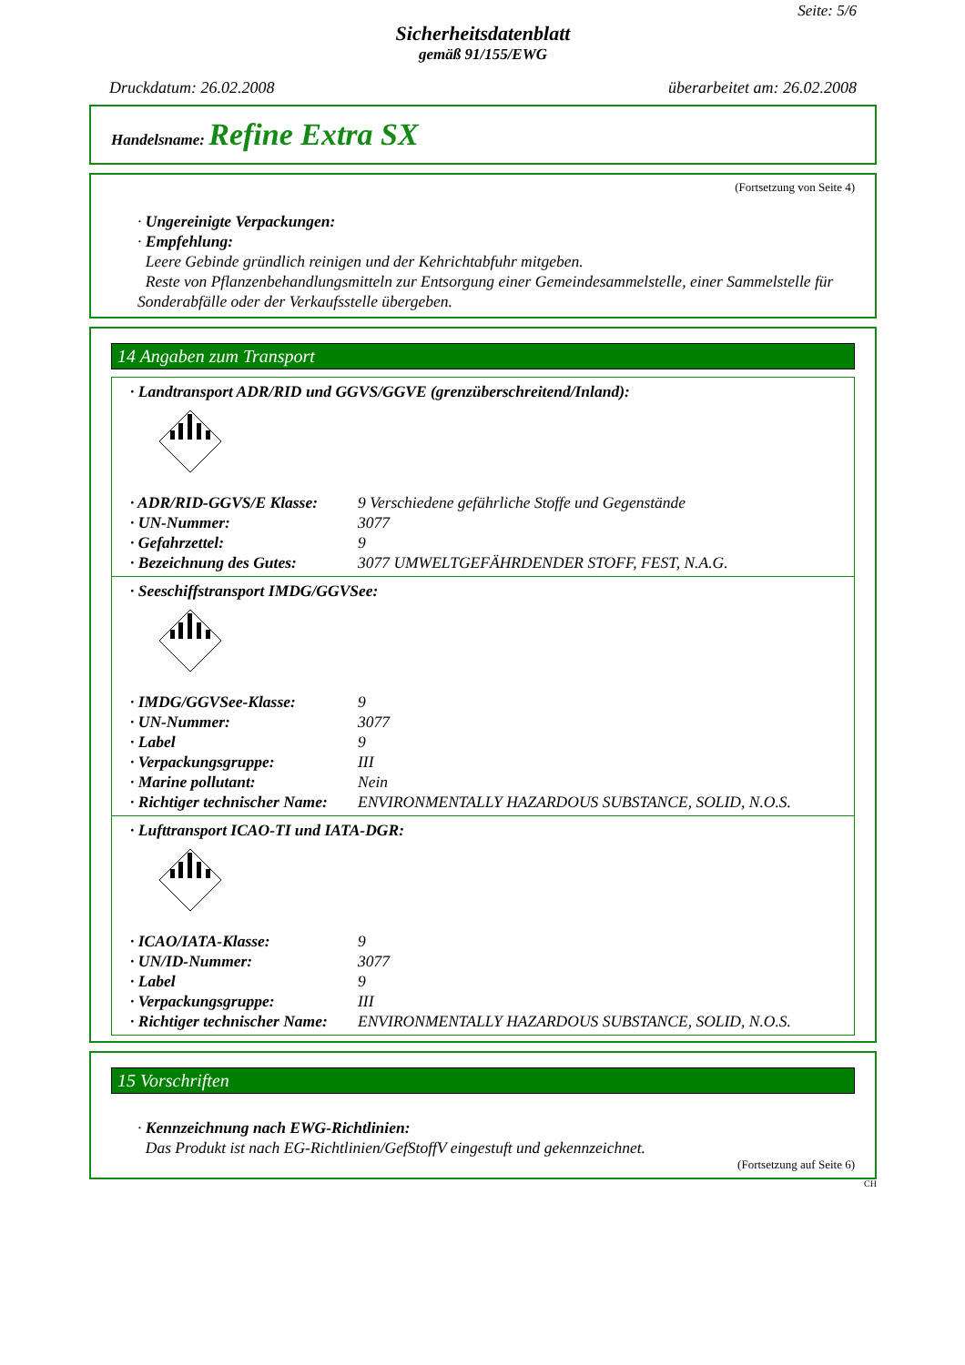Seite: 5/6
Sicherheitsdatenblatt
gemäß 91/155/EWG
Druckdatum: 26.02.2008 überarbeitet am: 26.02.2008
Handelsname: Refine Extra SX
(Fortsetzung von Seite 4)
· Ungereinigte Verpackungen:
· Empfehlung:
Leere Gebinde gründlich reinigen und der Kehrichtabfuhr mitgeben.
Reste von Pflanzenbehandlungsmitteln zur Entsorgung einer Gemeindesammelstelle, einer Sammelstelle für Sonderabfälle oder der Verkaufsstelle übergeben.
14 Angaben zum Transport
· Landtransport ADR/RID und GGVS/GGVE (grenzüberschreitend/Inland):
· ADR/RID-GGVS/E Klasse: 9 Verschiedene gefährliche Stoffe und Gegenstände
· UN-Nummer: 3077
· Gefahrzettel: 9
· Bezeichnung des Gutes: 3077 UMWELTGEFÄHRDENDER STOFF, FEST, N.A.G.
· Seeschiffstransport IMDG/GGVSee:
· IMDG/GGVSee-Klasse: 9
· UN-Nummer: 3077
· Label 9
· Verpackungsgruppe: III
· Marine pollutant: Nein
· Richtiger technischer Name: ENVIRONMENTALLY HAZARDOUS SUBSTANCE, SOLID, N.O.S.
· Lufttransport ICAO-TI und IATA-DGR:
· ICAO/IATA-Klasse: 9
· UN/ID-Nummer: 3077
· Label 9
· Verpackungsgruppe: III
· Richtiger technischer Name: ENVIRONMENTALLY HAZARDOUS SUBSTANCE, SOLID, N.O.S.
15 Vorschriften
· Kennzeichnung nach EWG-Richtlinien:
Das Produkt ist nach EG-Richtlinien/GefStoffV eingestuft und gekennzeichnet.
(Fortsetzung auf Seite 6)
CH